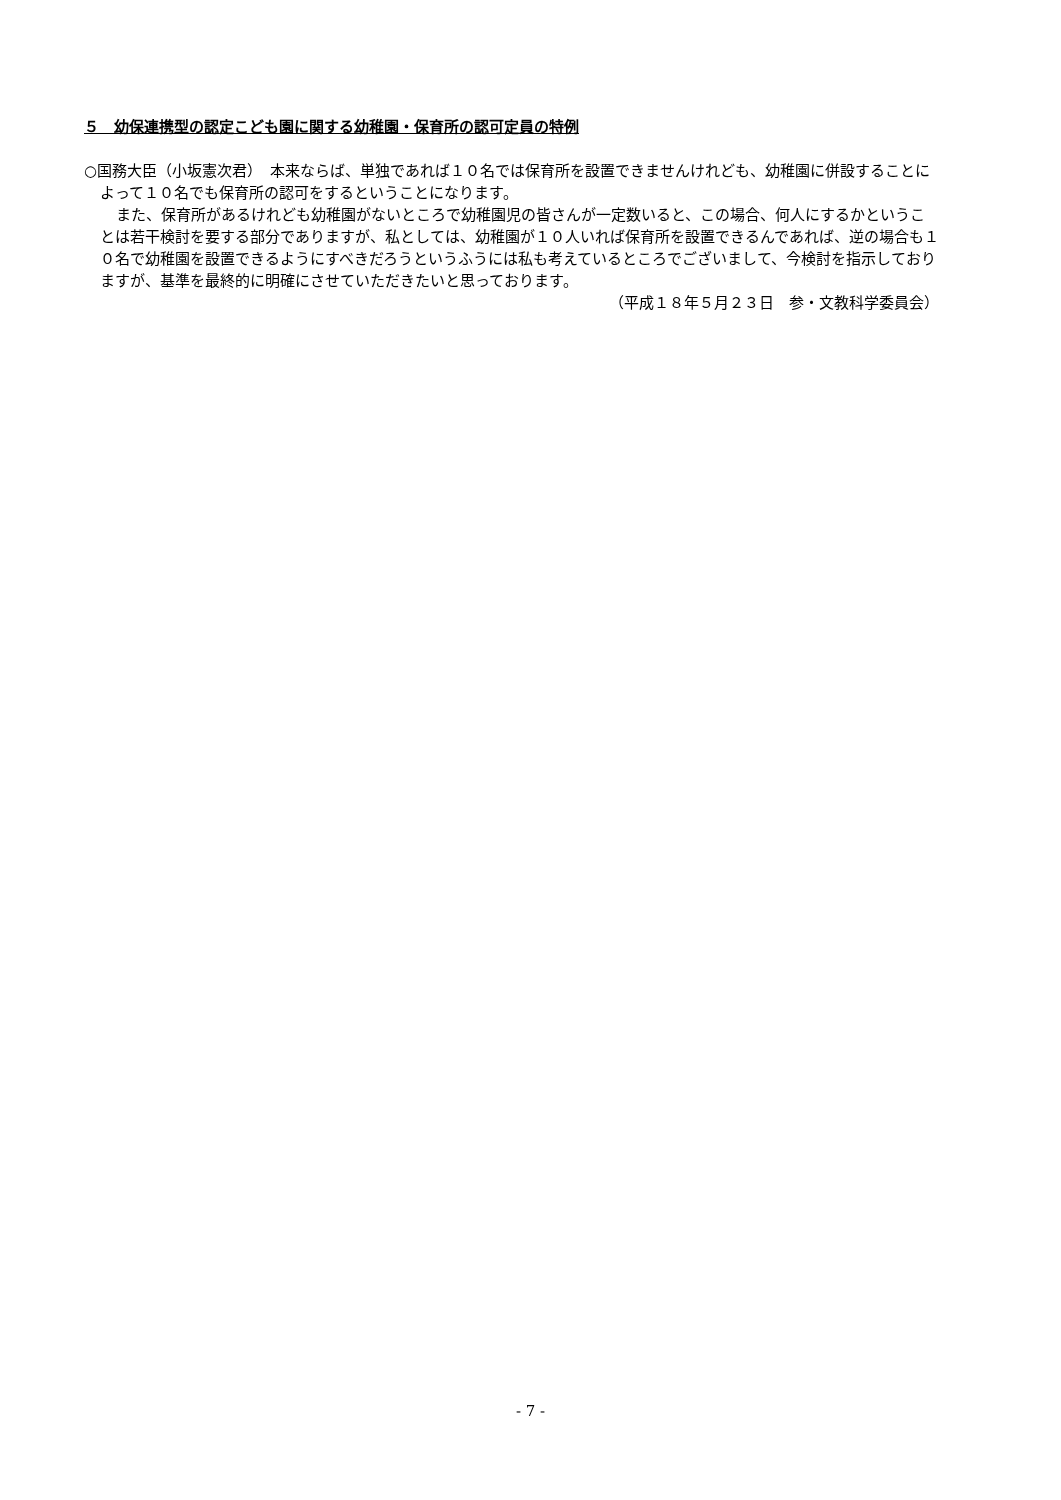５　幼保連携型の認定こども園に関する幼稚園・保育所の認可定員の特例
○国務大臣（小坂憲次君）　本来ならば、単独であれば１０名では保育所を設置できませんけれども、幼稚園に併設することによって１０名でも保育所の認可をするということになります。
また、保育所があるけれども幼稚園がないところで幼稚園児の皆さんが一定数いると、この場合、何人にするかということは若干検討を要する部分でありますが、私としては、幼稚園が１０人いれば保育所を設置できるんであれば、逆の場合も１０名で幼稚園を設置できるようにすべきだろうというふうには私も考えているところでございまして、今検討を指示しておりますが、基準を最終的に明確にさせていただきたいと思っております。
（平成１８年５月２３日　参・文教科学委員会）
- 7 -